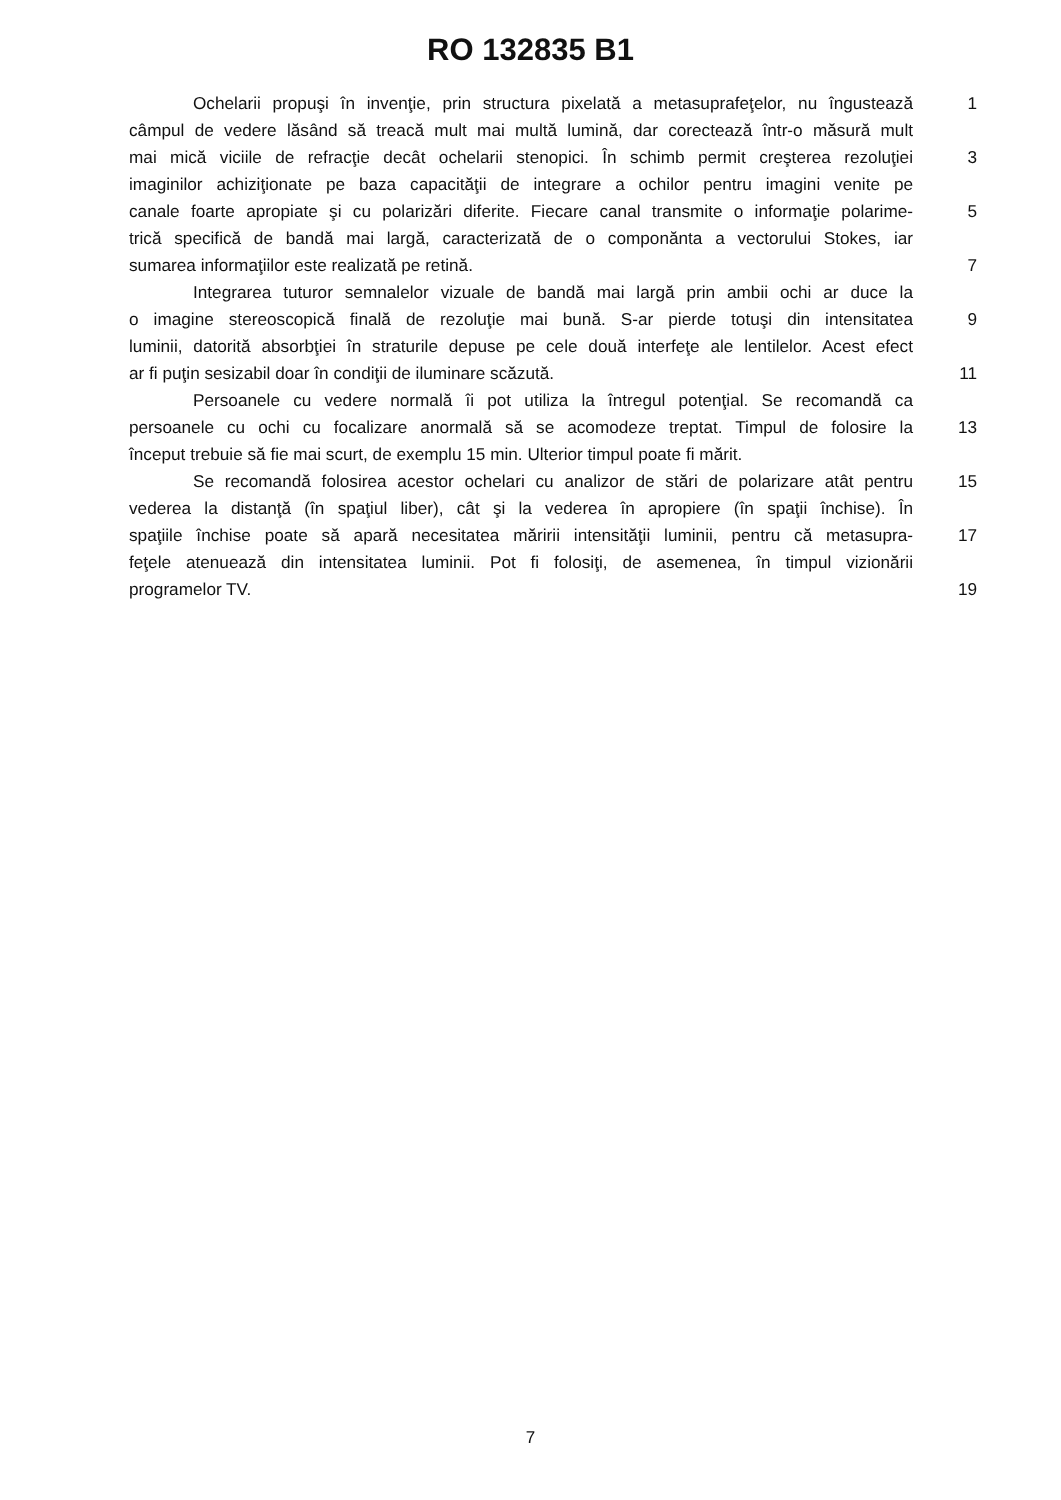RO 132835 B1
Ochelarii propuşi în invenţie, prin structura pixelată a metasuprafeţelor, nu îngustează 1
câmpul de vedere lăsând să treacă mult mai multă lumină, dar corectează într-o măsură mult
mai mică viciile de refracţie decât ochelarii stenopici. În schimb permit creşterea rezoluţiei 3
imaginilor achiziţionate pe baza capacităţii de integrare a ochilor pentru imagini venite pe
canale foarte apropiate şi cu polarizări diferite. Fiecare canal transmite o informaţie polarime- 5
trică specifică de bandă mai largă, caracterizată de o componănta a vectorului Stokes, iar
sumarea informaţiilor este realizată pe retină. 7
Integrarea tuturor semnalelor vizuale de bandă mai largă prin ambii ochi ar duce la
o imagine stereoscopică finală de rezoluţie mai bună. S-ar pierde totuşi din intensitatea 9
luminii, datorită absorbţiei în straturile depuse pe cele două interfeţe ale lentilelor. Acest efect
ar fi puţin sesizabil doar în condiţii de iluminare scăzută. 11
Persoanele cu vedere normală îi pot utiliza la întregul potenţial. Se recomandă ca
persoanele cu ochi cu focalizare anormală să se acomodeze treptat. Timpul de folosire la 13
început trebuie să fie mai scurt, de exemplu 15 min. Ulterior timpul poate fi mărit.
Se recomandă folosirea acestor ochelari cu analizor de stări de polarizare atât pentru 15
vederea la distanţă (în spaţiul liber), cât şi la vederea în apropiere (în spaţii închise). În
spaţiile închise poate să apară necesitatea măririi intensităţii luminii, pentru că metasupra- 17
feţele atenuează din intensitatea luminii. Pot fi folosiţi, de asemenea, în timpul vizionării
programelor TV. 19
7